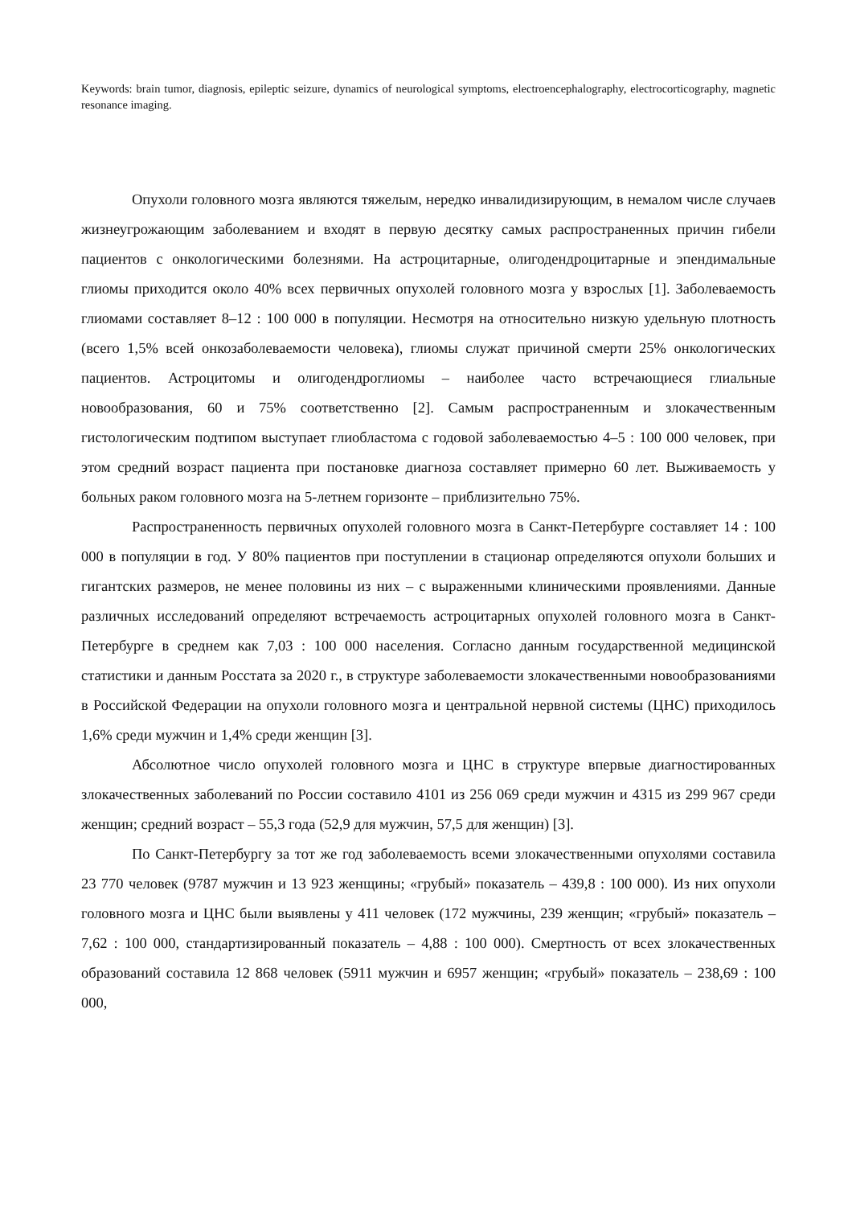Keywords: brain tumor, diagnosis, epileptic seizure, dynamics of neurological symptoms, electroencephalography, electrocorticography, magnetic resonance imaging.
Опухоли головного мозга являются тяжелым, нередко инвалидизирующим, в немалом числе случаев жизнеугрожающим заболеванием и входят в первую десятку самых распространенных причин гибели пациентов с онкологическими болезнями. На астроцитарные, олигодендроцитарные и эпендимальные глиомы приходится около 40% всех первичных опухолей головного мозга у взрослых [1]. Заболеваемость глиомами составляет 8–12 : 100 000 в популяции. Несмотря на относительно низкую удельную плотность (всего 1,5% всей онкозаболеваемости человека), глиомы служат причиной смерти 25% онкологических пациентов. Астроцитомы и олигодендроглиомы – наиболее часто встречающиеся глиальные новообразования, 60 и 75% соответственно [2]. Самым распространенным и злокачественным гистологическим подтипом выступает глиобластома с годовой заболеваемостью 4–5 : 100 000 человек, при этом средний возраст пациента при постановке диагноза составляет примерно 60 лет. Выживаемость у больных раком головного мозга на 5-летнем горизонте – приблизительно 75%.
Распространенность первичных опухолей головного мозга в Санкт-Петербурге составляет 14 : 100 000 в популяции в год. У 80% пациентов при поступлении в стационар определяются опухоли больших и гигантских размеров, не менее половины из них – с выраженными клиническими проявлениями. Данные различных исследований определяют встречаемость астроцитарных опухолей головного мозга в Санкт-Петербурге в среднем как 7,03 : 100 000 населения. Согласно данным государственной медицинской статистики и данным Росстата за 2020 г., в структуре заболеваемости злокачественными новообразованиями в Российской Федерации на опухоли головного мозга и центральной нервной системы (ЦНС) приходилось 1,6% среди мужчин и 1,4% среди женщин [3].
Абсолютное число опухолей головного мозга и ЦНС в структуре впервые диагностированных злокачественных заболеваний по России составило 4101 из 256 069 среди мужчин и 4315 из 299 967 среди женщин; средний возраст – 55,3 года (52,9 для мужчин, 57,5 для женщин) [3].
По Санкт-Петербургу за тот же год заболеваемость всеми злокачественными опухолями составила 23 770 человек (9787 мужчин и 13 923 женщины; «грубый» показатель – 439,8 : 100 000). Из них опухоли головного мозга и ЦНС были выявлены у 411 человек (172 мужчины, 239 женщин; «грубый» показатель – 7,62 : 100 000, стандартизированный показатель – 4,88 : 100 000). Смертность от всех злокачественных образований составила 12 868 человек (5911 мужчин и 6957 женщин; «грубый» показатель – 238,69 : 100 000,